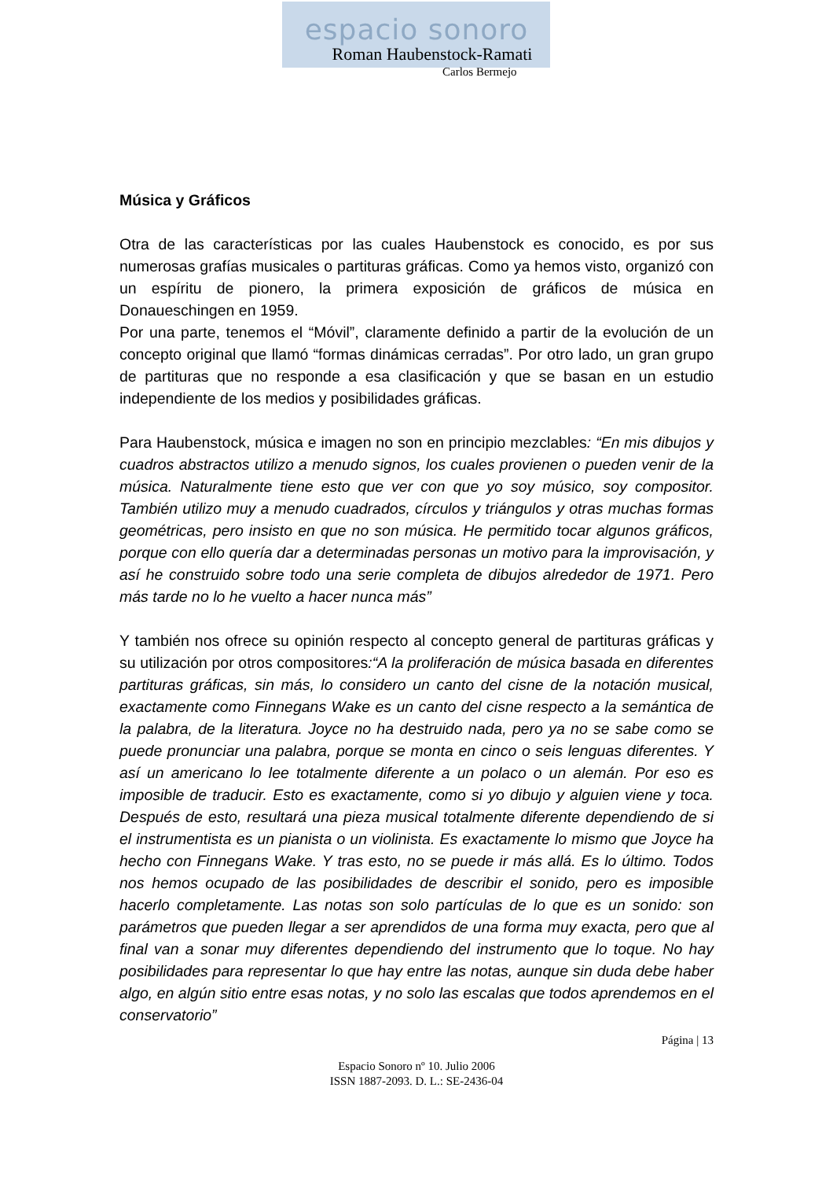espacio sonoro
Roman Haubenstock-Ramati
Carlos Bermejo
Música y Gráficos
Otra de las características por las cuales Haubenstock es conocido, es por sus numerosas grafías musicales o partituras gráficas. Como ya hemos visto, organizó con un espíritu de pionero, la primera exposición de gráficos de música en Donaueschingen en 1959.
Por una parte, tenemos el “Móvil”, claramente definido a partir de la evolución de un concepto original que llamó “formas dinámicas cerradas”. Por otro lado, un gran grupo de partituras que no responde a esa clasificación y que se basan en un estudio independiente de los medios y posibilidades gráficas.
Para Haubenstock, música e imagen no son en principio mezclables: “En mis dibujos y cuadros abstractos utilizo a menudo signos, los cuales provienen o pueden venir de la música. Naturalmente tiene esto que ver con que yo soy músico, soy compositor. También utilizo muy a menudo cuadrados, círculos y triángulos y otras muchas formas geométricas, pero insisto en que no son música. He permitido tocar algunos gráficos, porque con ello quería dar a determinadas personas un motivo para la improvisación, y así he construido sobre todo una serie completa de dibujos alrededor de 1971. Pero más tarde no lo he vuelto a hacer nunca más”
Y también nos ofrece su opinión respecto al concepto general de partituras gráficas y su utilización por otros compositores:“A la proliferación de música basada en diferentes partituras gráficas, sin más, lo considero un canto del cisne de la notación musical, exactamente como Finnegans Wake es un canto del cisne respecto a la semántica de la palabra, de la literatura. Joyce no ha destruido nada, pero ya no se sabe como se puede pronunciar una palabra, porque se monta en cinco o seis lenguas diferentes. Y así un americano lo lee totalmente diferente a un polaco o un alemán. Por eso es imposible de traducir. Esto es exactamente, como si yo dibujo y alguien viene y toca. Después de esto, resultará una pieza musical totalmente diferente dependiendo de si el instrumentista es un pianista o un violinista. Es exactamente lo mismo que Joyce ha hecho con Finnegans Wake. Y tras esto, no se puede ir más allá. Es lo último. Todos nos hemos ocupado de las posibilidades de describir el sonido, pero es imposible hacerlo completamente. Las notas son solo partículas de lo que es un sonido: son parámetros que pueden llegar a ser aprendidos de una forma muy exacta, pero que al final van a sonar muy diferentes dependiendo del instrumento que lo toque. No hay posibilidades para representar lo que hay entre las notas, aunque sin duda debe haber algo, en algún sitio entre esas notas, y no solo las escalas que todos aprendemos en el conservatorio”
Página | 13
Espacio Sonoro nº 10. Julio 2006
ISSN 1887-2093. D. L.: SE-2436-04